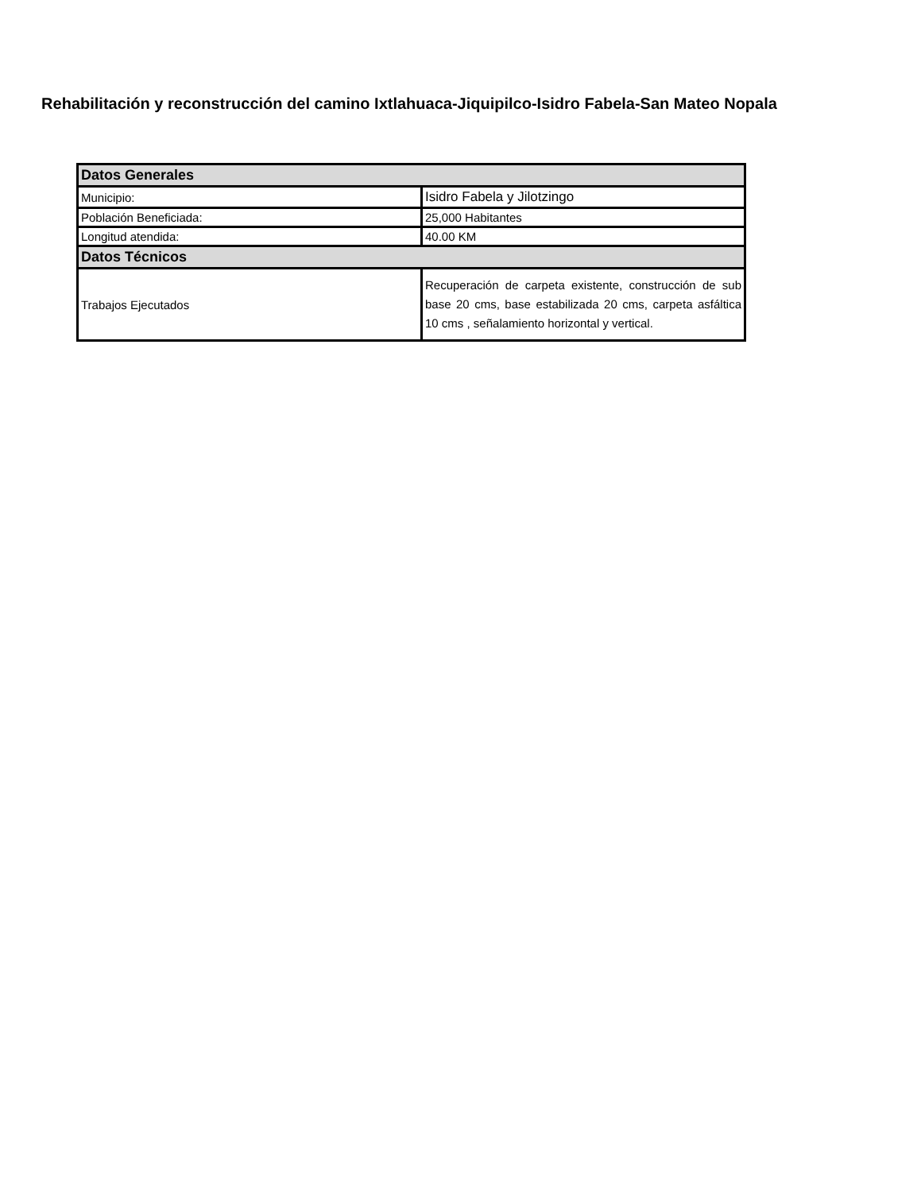Rehabilitación y reconstrucción del camino Ixtlahuaca-Jiquipilco-Isidro Fabela-San Mateo Nopala
| Datos Generales | |
| Municipio: | Isidro Fabela y Jilotzingo |
| Población Beneficiada: | 25,000 Habitantes |
| Longitud atendida: | 40.00 KM |
| Datos Técnicos | |
| Trabajos Ejecutados | Recuperación de carpeta existente, construcción de sub base 20 cms, base estabilizada 20 cms, carpeta asfáltica 10 cms , señalamiento horizontal y vertical. |